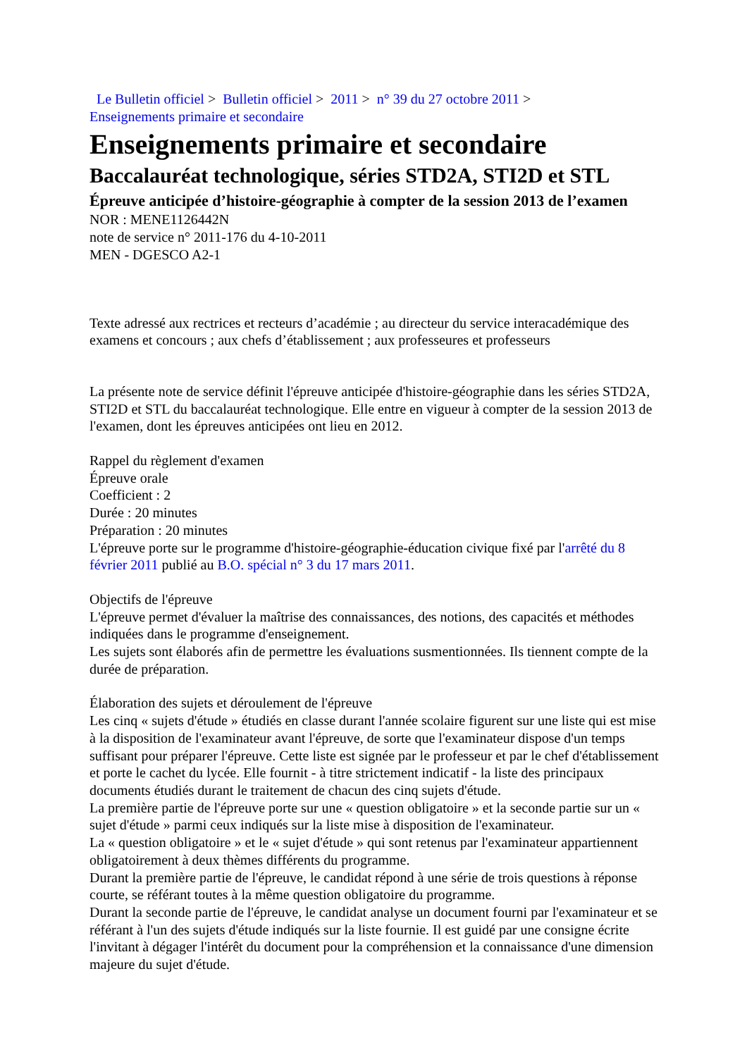Le Bulletin officiel > Bulletin officiel > 2011 > n° 39 du 27 octobre 2011 >
Enseignements primaire et secondaire
Enseignements primaire et secondaire
Baccalauréat technologique, séries STD2A, STI2D et STL
Épreuve anticipée d’histoire-géographie à compter de la session 2013 de l’examen
NOR : MENE1126442N
note de service n° 2011-176 du 4-10-2011
MEN - DGESCO A2-1
Texte adressé aux rectrices et recteurs d’académie ; au directeur du service interacadémique des examens et concours ; aux chefs d’établissement ; aux professeures et professeurs
La présente note de service définit l'épreuve anticipée d'histoire-géographie dans les séries STD2A, STI2D et STL du baccalauréat technologique. Elle entre en vigueur à compter de la session 2013 de l'examen, dont les épreuves anticipées ont lieu en 2012.
Rappel du règlement d'examen
Épreuve orale
Coefficient : 2
Durée : 20 minutes
Préparation : 20 minutes
L'épreuve porte sur le programme d'histoire-géographie-éducation civique fixé par l'arrêté du 8 février 2011 publié au B.O. spécial n° 3 du 17 mars 2011.
Objectifs de l'épreuve
L'épreuve permet d'évaluer la maîtrise des connaissances, des notions, des capacités et méthodes indiquées dans le programme d'enseignement.
Les sujets sont élaborés afin de permettre les évaluations susmentionnées. Ils tiennent compte de la durée de préparation.
Élaboration des sujets et déroulement de l'épreuve
Les cinq « sujets d'étude » étudiés en classe durant l'année scolaire figurent sur une liste qui est mise à la disposition de l'examinateur avant l'épreuve, de sorte que l'examinateur dispose d'un temps suffisant pour préparer l'épreuve. Cette liste est signée par le professeur et par le chef d'établissement et porte le cachet du lycée. Elle fournit - à titre strictement indicatif - la liste des principaux documents étudiés durant le traitement de chacun des cinq sujets d'étude.
La première partie de l'épreuve porte sur une « question obligatoire » et la seconde partie sur un « sujet d'étude » parmi ceux indiqués sur la liste mise à disposition de l'examinateur.
La « question obligatoire » et le « sujet d'étude » qui sont retenus par l'examinateur appartiennent obligatoirement à deux thèmes différents du programme.
Durant la première partie de l'épreuve, le candidat répond à une série de trois questions à réponse courte, se référant toutes à la même question obligatoire du programme.
Durant la seconde partie de l'épreuve, le candidat analyse un document fourni par l'examinateur et se référant à l'un des sujets d'étude indiqués sur la liste fournie. Il est guidé par une consigne écrite l'invitant à dégager l'intérêt du document pour la compréhension et la connaissance d'une dimension majeure du sujet d'étude.